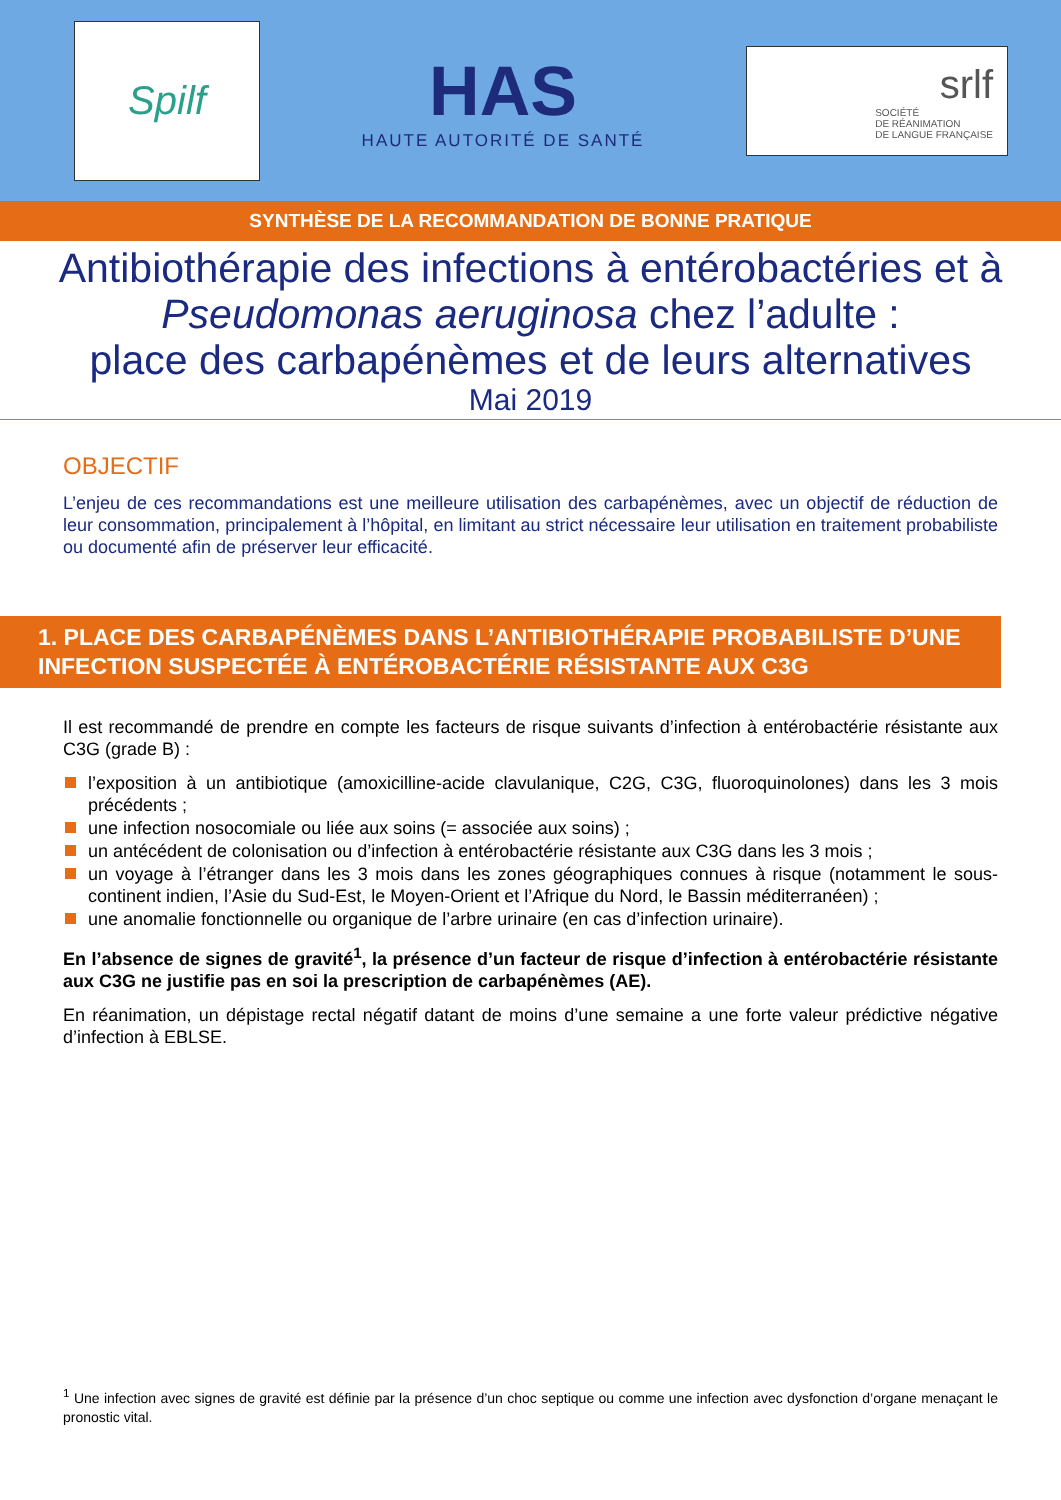Spilf
HAS
HAUTE AUTORITÉ DE SANTÉ
srlf
SOCIÉTÉ
DE RÉANIMATION
DE LANGUE FRANÇAISE
SYNTHÈSE DE LA RECOMMANDATION DE BONNE PRATIQUE
Antibiothérapie des infections à entérobactéries et à Pseudomonas aeruginosa chez l’adulte :
place des carbapénèmes et de leurs alternatives
Mai 2019
OBJECTIF
L’enjeu de ces recommandations est une meilleure utilisation des carbapénèmes, avec un objectif de réduction de leur consommation, principalement à l’hôpital, en limitant au strict nécessaire leur utilisation en traitement probabiliste ou documenté afin de préserver leur efficacité.
1. PLACE DES CARBAPÉNÈMES DANS L’ANTIBIOTHÉRAPIE PROBABILISTE D’UNE INFECTION SUSPECTÉE À ENTÉROBACTÉRIE RÉSISTANTE AUX C3G
Il est recommandé de prendre en compte les facteurs de risque suivants d’infection à entérobactérie résistante aux C3G (grade B) :
l’exposition à un antibiotique (amoxicilline-acide clavulanique, C2G, C3G, fluoroquinolones) dans les 3 mois précédents ;
une infection nosocomiale ou liée aux soins (= associée aux soins) ;
un antécédent de colonisation ou d’infection à entérobactérie résistante aux C3G dans les 3 mois ;
un voyage à l’étranger dans les 3 mois dans les zones géographiques connues à risque (notamment le sous-continent indien, l’Asie du Sud-Est, le Moyen-Orient et l’Afrique du Nord, le Bassin méditerranéen) ;
une anomalie fonctionnelle ou organique de l’arbre urinaire (en cas d’infection urinaire).
En l’absence de signes de gravité<sup>1</sup>, la présence d’un facteur de risque d’infection à entérobactérie résistante aux C3G ne justifie pas en soi la prescription de carbapénèmes (AE).
En réanimation, un dépistage rectal négatif datant de moins d’une semaine a une forte valeur prédictive négative d’infection à EBLSE.
<sup>1</sup> Une infection avec signes de gravité est définie par la présence d’un choc septique ou comme une infection avec dysfonction d’organe menaçant le pronostic vital.